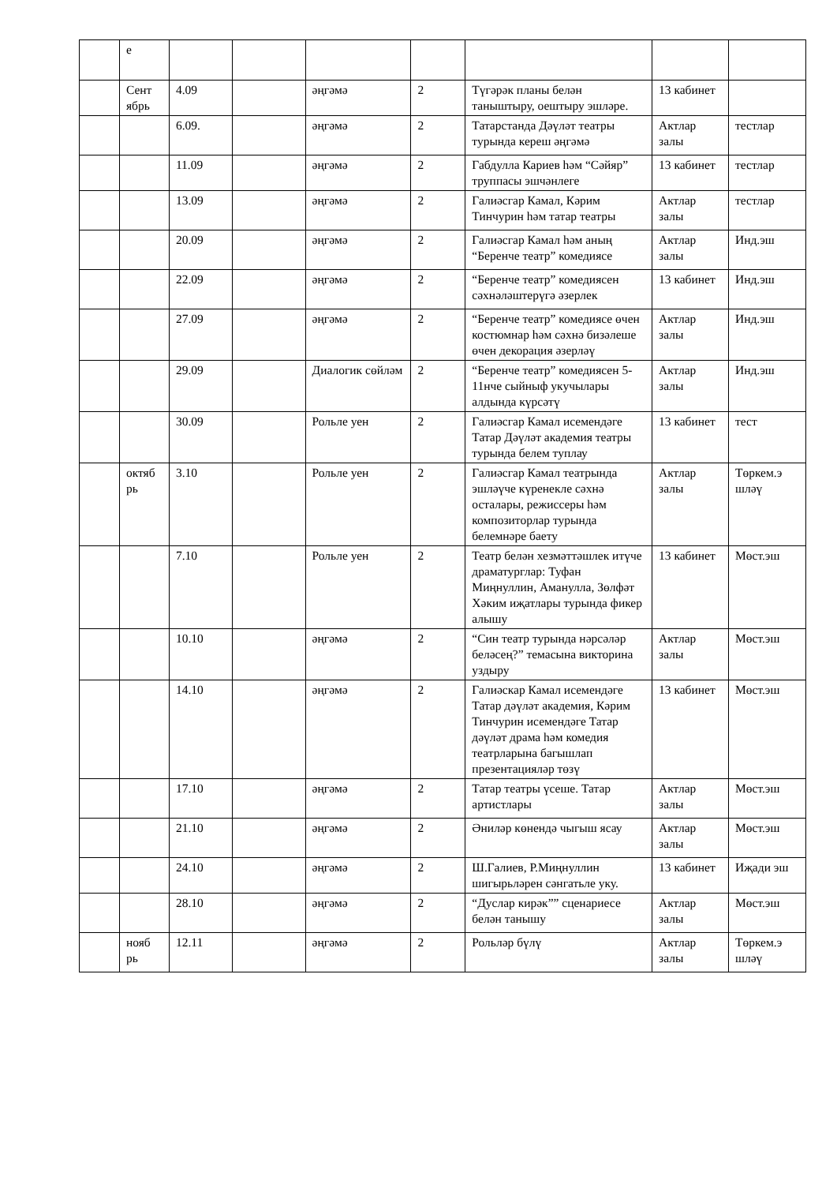| | е | | | | | | | |
| | Сент ябрь | 4.09 | | әңгәмә | 2 | Түгәрәк планы белән таныштыру, оештыру эшләре. | 13 кабинет | |
| | | 6.09. | | әңгәмә | 2 | Татарстанда Дәүләт театры турында кереш әңгәмә | Актлар залы | тестлар |
| | | 11.09 | | әңгәмә | 2 | Габдулла Кариев һәм “Сәйяр” труппасы эшчәнлеге | 13 кабинет | тестлар |
| | | 13.09 | | әңгәмә | 2 | Галиәсгар Камал, Кәрим Тинчурин һәм татар театры | Актлар залы | тестлар |
| | | 20.09 | | әңгәмә | 2 | Галиәсгар Камал һәм аның “Беренче театр” комедиясе | Актлар залы | Инд.эш |
| | | 22.09 | | әңгәмә | 2 | “Беренче театр” комедиясен сәхнәләштерүгә әзерлек | 13 кабинет | Инд.эш |
| | | 27.09 | | әңгәмә | 2 | “Беренче театр” комедиясе өчен костюмнар һәм сәхнә бизәлеше өчен декорация әзерләү | Актлар залы | Инд.эш |
| | | 29.09 | | Диалогик сөйләм | 2 | “Беренче театр” комедиясен 5-11нче сыйныф укучылары алдында күрсәтү | Актлар залы | Инд.эш |
| | | 30.09 | | Рольле уен | 2 | Галиәсгар Камал исемендәге Татар Дәүләт академия театры турында белем туплау | 13 кабинет | тест |
| | октяб рь | 3.10 | | Рольле уен | 2 | Галиәсгар Камал театрында эшләүче күренекле сәхнә осталары, режиссеры һәм композиторлар турында белемнәре баету | Актлар залы | Төркем.э шләү |
| | | 7.10 | | Рольле уен | 2 | Театр белән хезмәттәшлек итүче драматурглар: Туфан Миңнуллин, Аманулла, Зөлфәт Хәким иҗатлары турында фикер алышу | 13 кабинет | Мөст.эш |
| | | 10.10 | | әңгәмә | 2 | “Син театр турында нәрсәләр беләсең?” темасына викторина уздыру | Актлар залы | Мөст.эш |
| | | 14.10 | | әңгәмә | 2 | Галиәскар Камал исемендәге Татар дәүләт академия, Кәрим Тинчурин исемендәге Татар дәүләт драма һәм комедия театрларына багышлап презентацияләр төзү | 13 кабинет | Мөст.эш |
| | | 17.10 | | әңгәмә | 2 | Татар театры үсеше. Татар артистлары | Актлар залы | Мөст.эш |
| | | 21.10 | | әңгәмә | 2 | Әниләр көнендә чыгыш ясау | Актлар залы | Мөст.эш |
| | | 24.10 | | әңгәмә | 2 | Ш.Галиев, Р.Миңнуллин шигырьләрен сәнгатьле уку. | 13 кабинет | Иҗади эш |
| | | 28.10 | | әңгәмә | 2 | “Дуслар кирәк”” сценариесе белән танышу | Актлар залы | Мөст.эш |
| | нояб рь | 12.11 | | әңгәмә | 2 | Рольләр бүлү | Актлар залы | Төркем.э шләү |